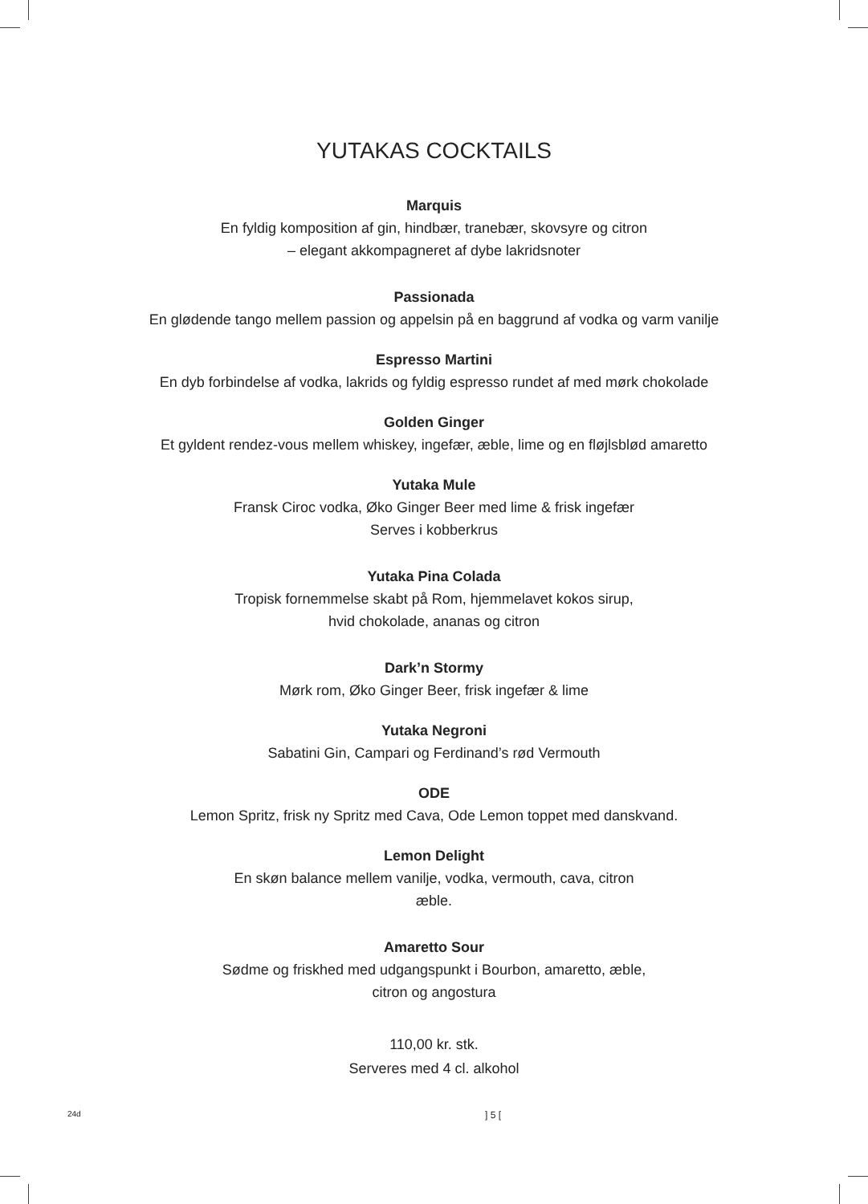YUTAKAS COCKTAILS
Marquis
En fyldig komposition af gin, hindbær, tranebær, skovsyre og citron
– elegant akkompagneret af dybe lakridsnoter
Passionada
En glødende tango mellem passion og appelsin på en baggrund af vodka og varm vanilje
Espresso Martini
En dyb forbindelse af vodka, lakrids og fyldig espresso rundet af med mørk chokolade
Golden Ginger
Et gyldent rendez-vous mellem whiskey, ingefær, æble, lime og en fløjlsblød amaretto
Yutaka Mule
Fransk Ciroc vodka, Øko Ginger Beer med lime & frisk ingefær
Serves i kobberkrus
Yutaka Pina Colada
Tropisk fornemmelse skabt på Rom, hjemmelavet kokos sirup,
hvid chokolade, ananas og citron
Dark’n Stormy
Mørk rom, Øko Ginger Beer, frisk ingefær & lime
Yutaka Negroni
Sabatini Gin, Campari og Ferdinand’s rød Vermouth
ODE
Lemon Spritz, frisk ny Spritz med Cava, Ode Lemon toppet med danskvand.
Lemon Delight
En skøn balance mellem vanilje, vodka, vermouth, cava, citron
æble.
Amaretto Sour
Sødme og friskhed med udgangspunkt i Bourbon, amaretto, æble,
citron og angostura
110,00 kr. stk.
Serveres med 4 cl. alkohol
24d] 5 [